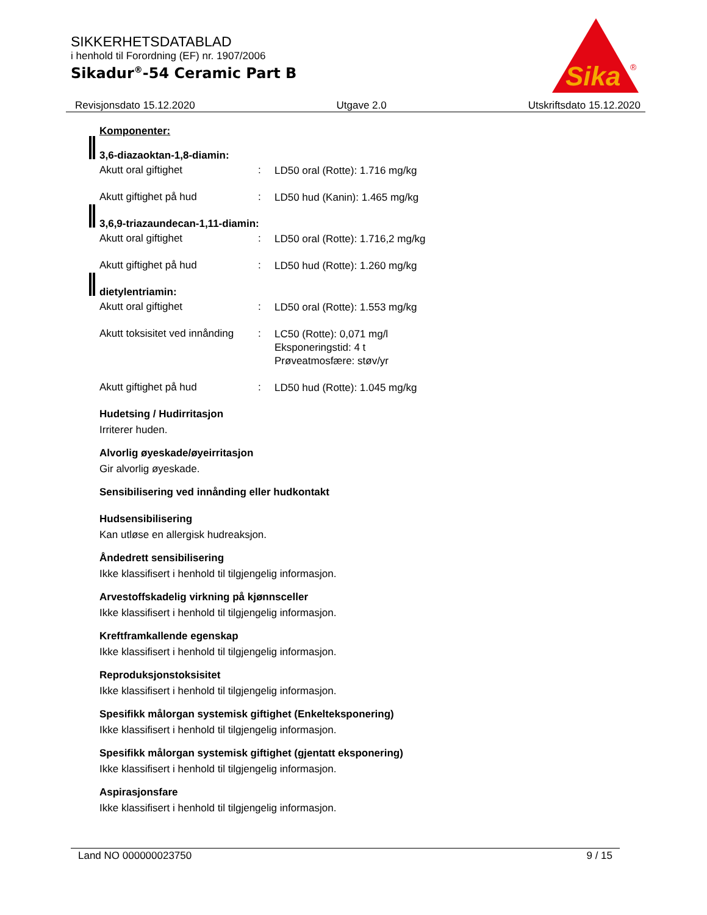SIKKERHETSDATABLAD
i henhold til Forordning (EF) nr. 1907/2006
Sikadur<sup>®</sup>-54 Ceramic Part B
Sika
®
Revisjonsdato 15.12.2020 Utgave 2.0 Utskriftsdato 15.12.2020
Komponenter:
3,6-diazaoktan-1,8-diamin:
Akutt oral giftighet: LD50 oral (Rotte): 1.716 mg/kg
Akutt giftighet på hud: LD50 hud (Kanin): 1.465 mg/kg
3,6,9-triazaundecan-1,11-diamin:
Akutt oral giftighet: LD50 oral (Rotte): 1.716,2 mg/kg
Akutt giftighet på hud: LD50 hud (Rotte): 1.260 mg/kg
dietylentriamin:
Akutt oral giftighet: LD50 oral (Rotte): 1.553 mg/kg
Akutt toksisitet ved innånding: LC50 (Rotte): 0,071 mg/l
Eksponeringstid: 4 t
Prøveatmosfære: støv/yr
Akutt giftighet på hud: LD50 hud (Rotte): 1.045 mg/kg
Hudetsing / Hudirritasjon
Irriterer huden.
Alvorlig øyeskade/øyeirritasjon
Gir alvorlig øyeskade.
Sensibilisering ved innånding eller hudkontakt
Hudsensibilisering
Kan utløse en allergisk hudreaksjon.
Åndedrett sensibilisering
Ikke klassifisert i henhold til tilgjengelig informasjon.
Arvestoffskadelig virkning på kjønnsceller
Ikke klassifisert i henhold til tilgjengelig informasjon.
Kreftframkallende egenskap
Ikke klassifisert i henhold til tilgjengelig informasjon.
Reproduksjonstoksisitet
Ikke klassifisert i henhold til tilgjengelig informasjon.
Spesifikk målorgan systemisk giftighet (Enkelteksponering)
Ikke klassifisert i henhold til tilgjengelig informasjon.
Spesifikk målorgan systemisk giftighet (gjentatt eksponering)
Ikke klassifisert i henhold til tilgjengelig informasjon.
Aspirasjonsfare
Ikke klassifisert i henhold til tilgjengelig informasjon.
Land NO 000000023750 9 / 15